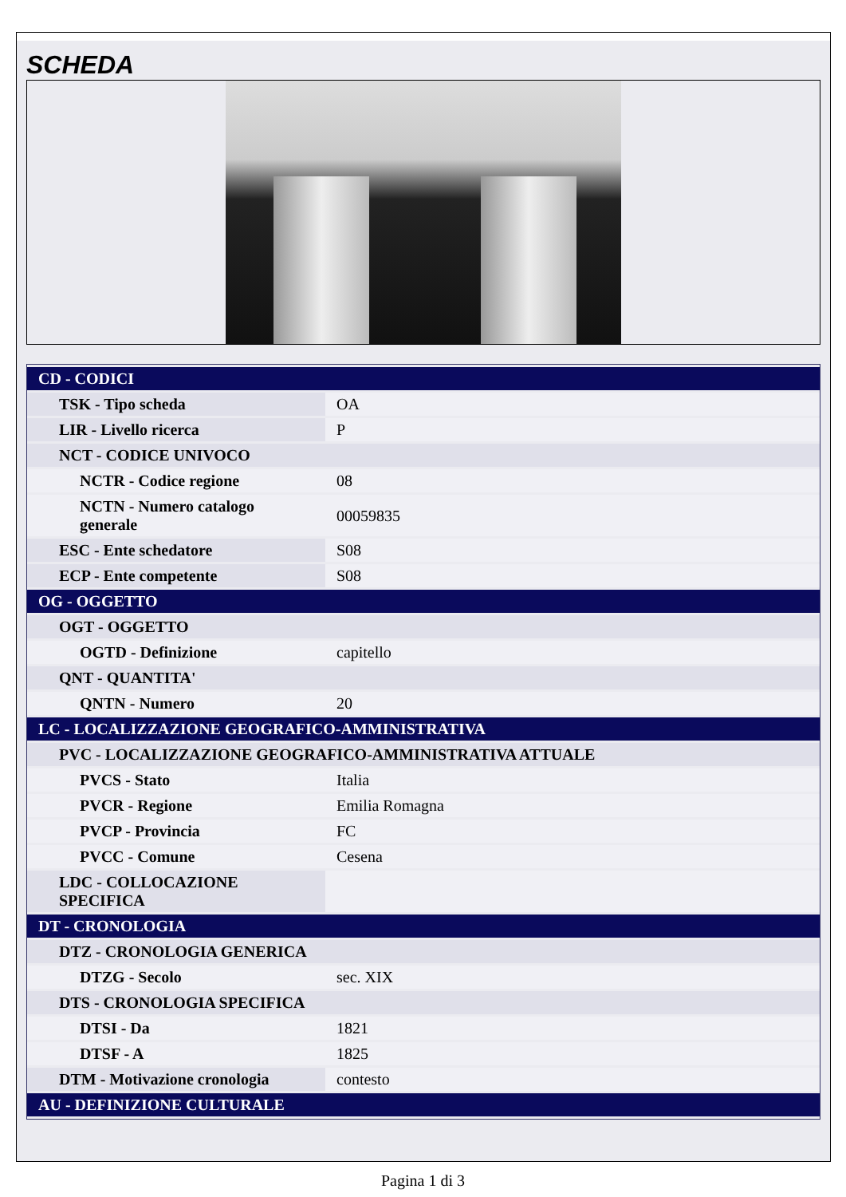SCHEDA
| CD - CODICI | |
| TSK - Tipo scheda | OA |
| LIR - Livello ricerca | P |
| NCT - CODICE UNIVOCO | |
| NCTR - Codice regione | 08 |
| NCTN - Numero catalogo generale | 00059835 |
| ESC - Ente schedatore | S08 |
| ECP - Ente competente | S08 |
| OG - OGGETTO | |
| OGT - OGGETTO | |
| OGTD - Definizione | capitello |
| QNT - QUANTITA' | |
| QNTN - Numero | 20 |
| LC - LOCALIZZAZIONE GEOGRAFICO-AMMINISTRATIVA | |
| PVC - LOCALIZZAZIONE GEOGRAFICO-AMMINISTRATIVA ATTUALE | |
| PVCS - Stato | Italia |
| PVCR - Regione | Emilia Romagna |
| PVCP - Provincia | FC |
| PVCC - Comune | Cesena |
| LDC - COLLOCAZIONE SPECIFICA | |
| DT - CRONOLOGIA | |
| DTZ - CRONOLOGIA GENERICA | |
| DTZG - Secolo | sec. XIX |
| DTS - CRONOLOGIA SPECIFICA | |
| DTSI - Da | 1821 |
| DTSF - A | 1825 |
| DTM - Motivazione cronologia | contesto |
| AU - DEFINIZIONE CULTURALE | |
Pagina 1 di 3